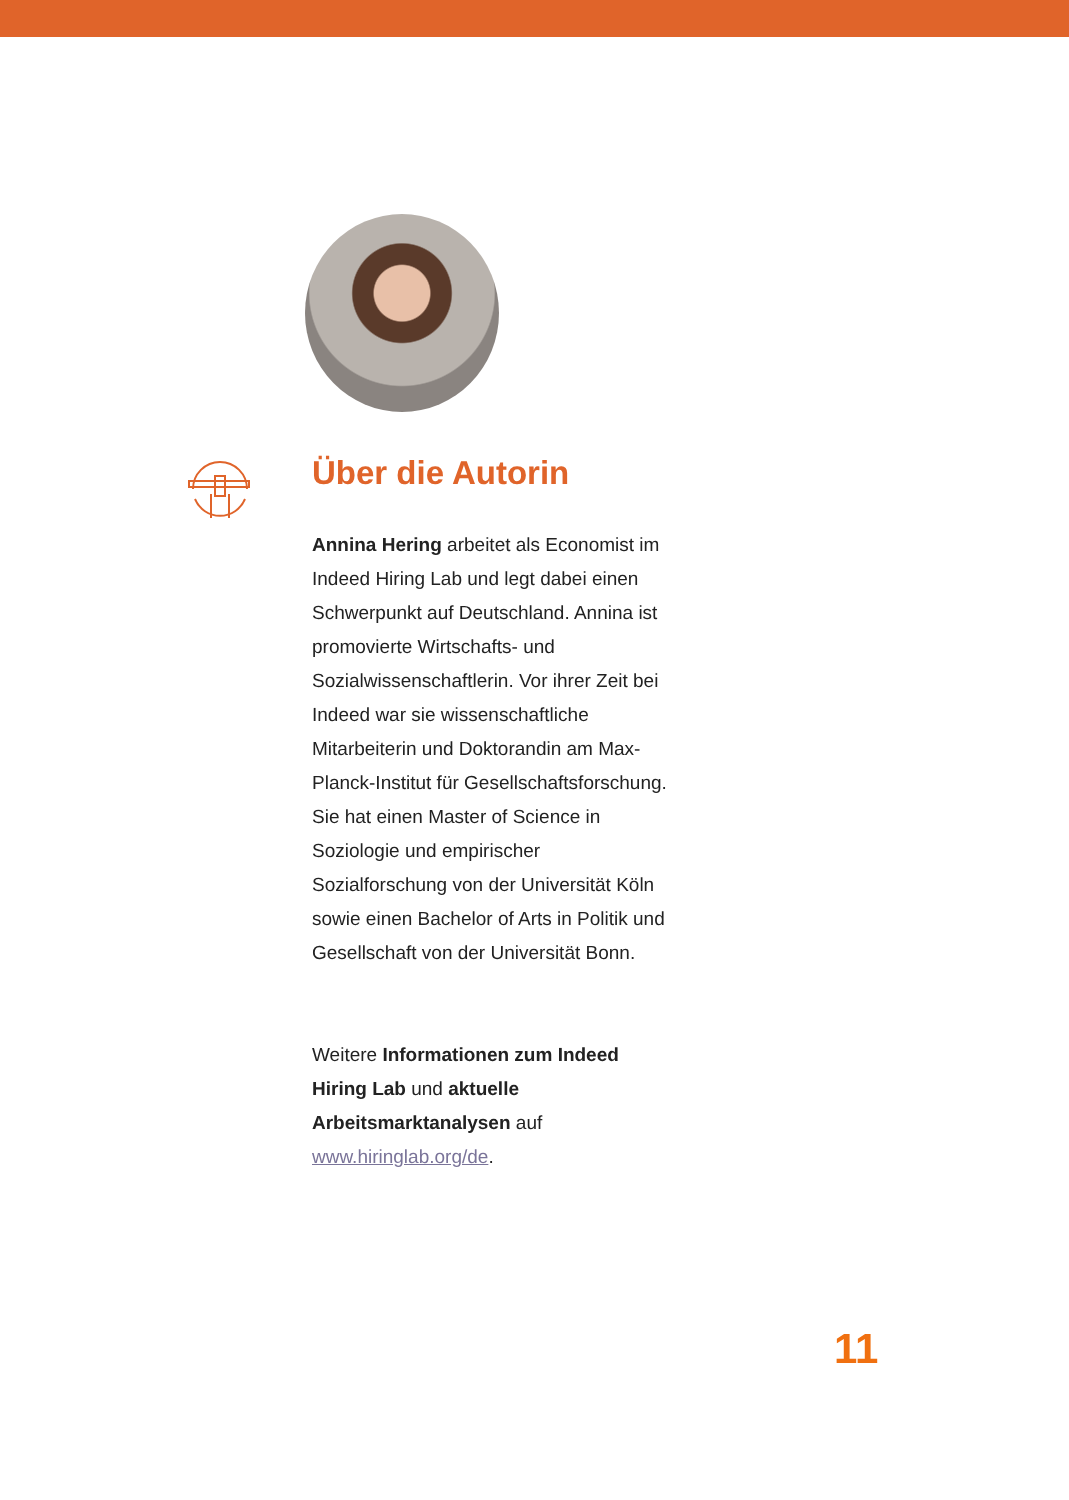Über die Autorin
Annina Hering arbeitet als Economist im Indeed Hiring Lab und legt dabei einen Schwerpunkt auf Deutschland. Annina ist promovierte Wirtschafts- und Sozialwissenschaftlerin. Vor ihrer Zeit bei Indeed war sie wissenschaftliche Mitarbeiterin und Doktorandin am Max-Planck-Institut für Gesellschaftsforschung. Sie hat einen Master of Science in Soziologie und empirischer Sozialforschung von der Universität Köln sowie einen Bachelor of Arts in Politik und Gesellschaft von der Universität Bonn.
Weitere Informationen zum Indeed Hiring Lab und aktuelle Arbeitsmarktanalysen auf www.hiringlab.org/de.
11